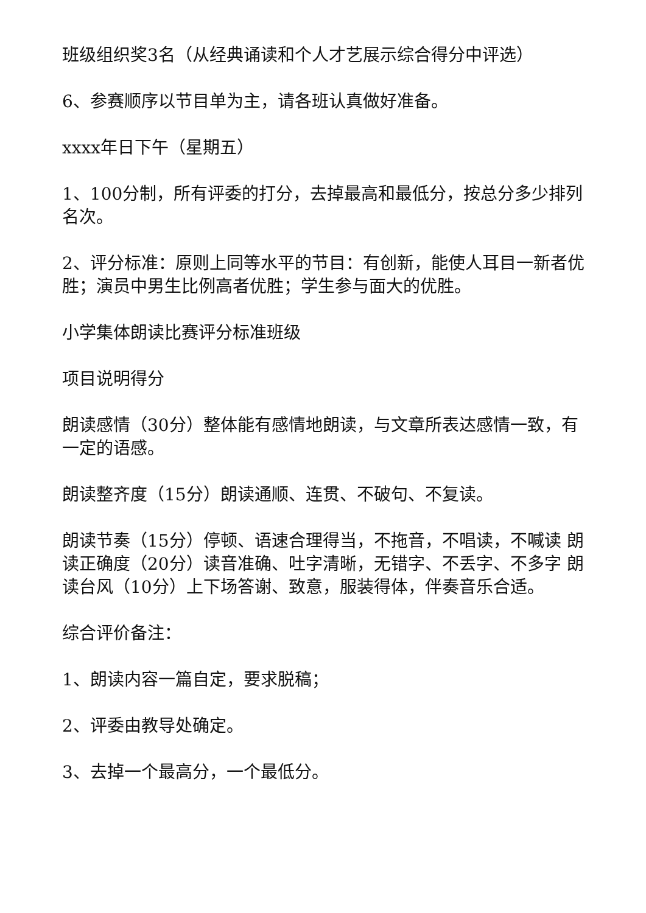班级组织奖3名（从经典诵读和个人才艺展示综合得分中评选）
6、参赛顺序以节目单为主，请各班认真做好准备。
xxxx年日下午（星期五）
1、100分制，所有评委的打分，去掉最高和最低分，按总分多少排列名次。
2、评分标准：原则上同等水平的节目：有创新，能使人耳目一新者优胜；演员中男生比例高者优胜；学生参与面大的优胜。
小学集体朗读比赛评分标准班级
项目说明得分
朗读感情（30分）整体能有感情地朗读，与文章所表达感情一致，有一定的语感。
朗读整齐度（15分）朗读通顺、连贯、不破句、不复读。
朗读节奏（15分）停顿、语速合理得当，不拖音，不唱读，不喊读 朗读正确度（20分）读音准确、吐字清晰，无错字、不丢字、不多字 朗读台风（10分）上下场答谢、致意，服装得体，伴奏音乐合适。
综合评价备注：
1、朗读内容一篇自定，要求脱稿；
2、评委由教导处确定。
3、去掉一个最高分，一个最低分。